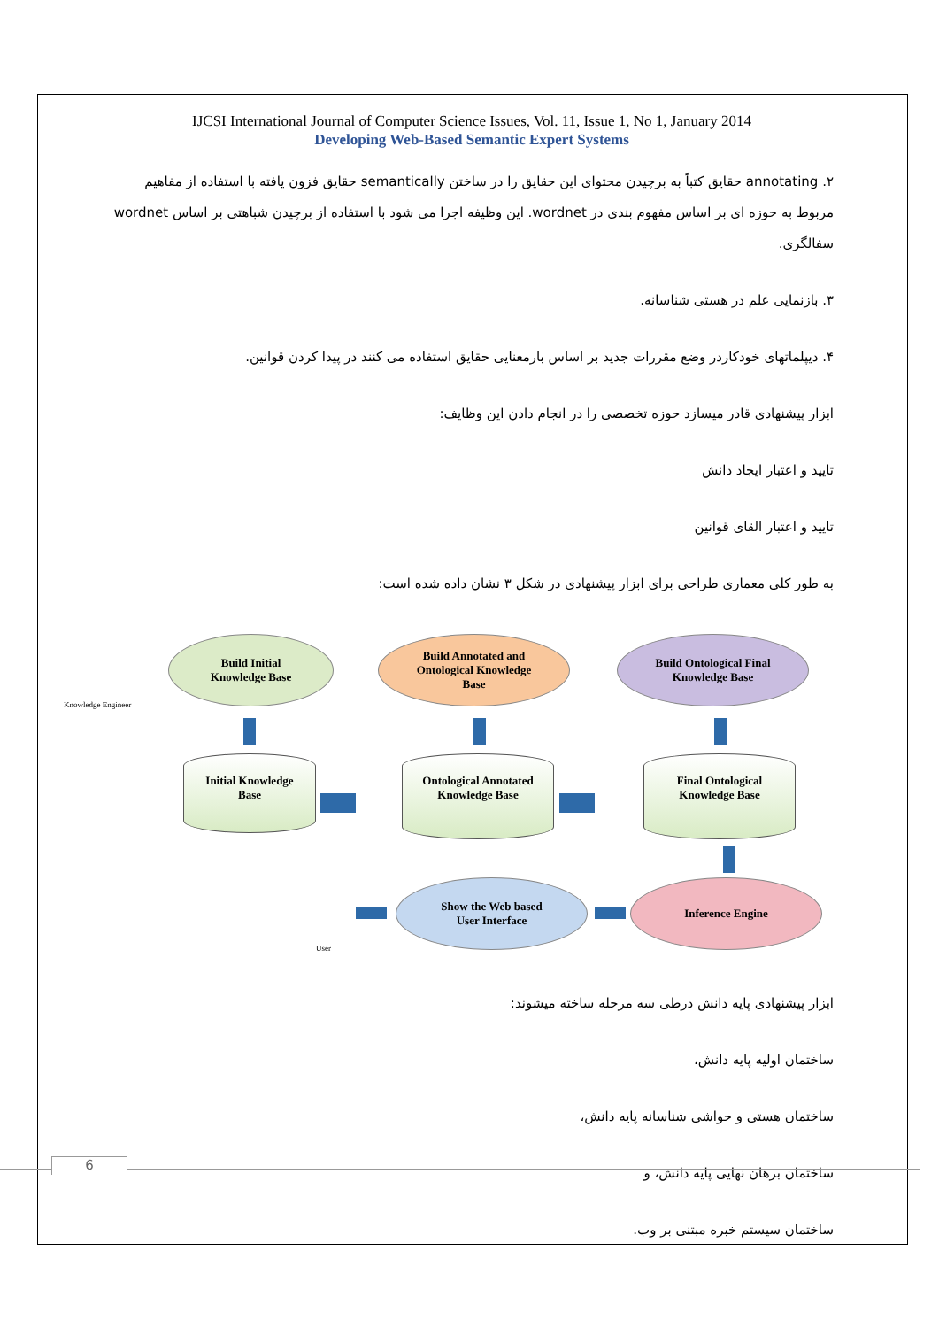IJCSI International Journal of Computer Science Issues, Vol. 11, Issue 1, No 1, January 2014
Developing Web-Based Semantic Expert Systems
۲. annotating حقایق کتباً به برچیدن محتوای این حقایق را در ساختن semantically حقایق فزون یافته با استفاده از مفاهیم مربوط به حوزه ای بر اساس مفهوم بندی در wordnet. این وظیفه اجرا می شود با استفاده از برچیدن شباهتی بر اساس wordnet سفالگری.
۳. بازنمایی علم در هستی شناسانه.
۴. دیپلماتهای خودکاردر وضع مقررات جدید بر اساس بارمعنایی حقایق استفاده می کنند در پیدا کردن قوانین.
ابزار پیشنهادی قادر میسازد حوزه تخصصی را در انجام دادن این وظایف:
تایید و اعتبار ایجاد دانش
تایید و اعتبار القای قوانین
به طور کلی معماری طراحی برای ابزار پیشنهادی در شکل ۳ نشان داده شده است:
Knowledge Engineer
Build Initial
Knowledge Base
Build Annotated and
Ontological Knowledge
Base
Build Ontological Final
Knowledge Base
Initial Knowledge
Base
Ontological Annotated
Knowledge Base
Final Ontological
Knowledge Base
Show the Web based
User Interface
Inference Engine
User
ابزار پیشنهادی پایه دانش درطی سه مرحله ساخته میشوند:
ساختمان اولیه پایه دانش،
ساختمان هستی و حواشی شناسانه پایه دانش،
ساختمان برهان نهایی پایه دانش، و
ساختمان سیستم خبره مبتنی بر وب.
6